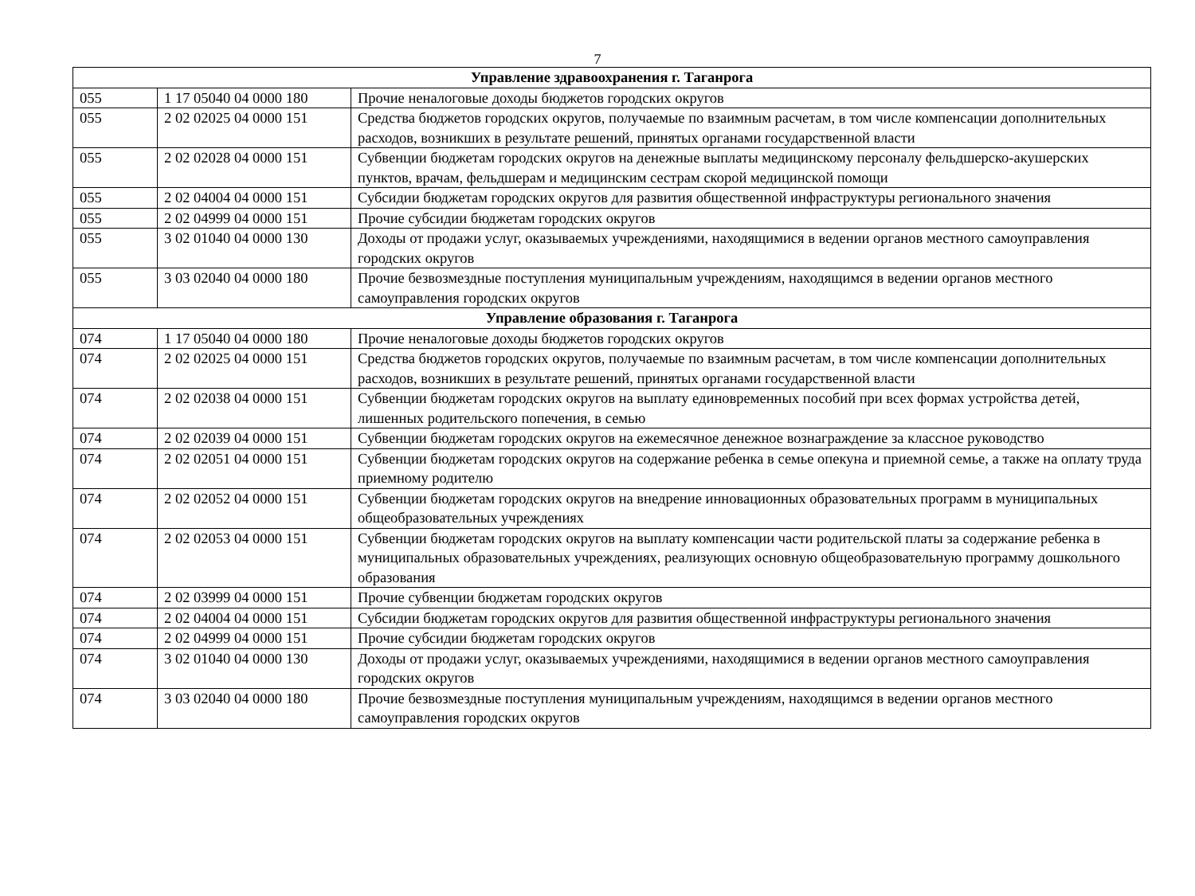7
| Управление здравоохранения г. Таганрога | | |
| --- | --- | --- |
| 055 | 1 17 05040 04 0000 180 | Прочие неналоговые доходы бюджетов городских округов |
| 055 | 2 02 02025 04 0000 151 | Средства бюджетов городских округов, получаемые по взаимным расчетам, в том числе компенсации дополнительных расходов, возникших в результате решений, принятых органами государственной власти |
| 055 | 2 02 02028 04 0000 151 | Субвенции бюджетам городских округов на денежные выплаты медицинскому персоналу фельдшерско-акушерских пунктов, врачам, фельдшерам и медицинским сестрам скорой медицинской помощи |
| 055 | 2 02 04004 04 0000 151 | Субсидии бюджетам городских округов для развития общественной инфраструктуры регионального значения |
| 055 | 2 02 04999 04 0000 151 | Прочие субсидии бюджетам городских округов |
| 055 | 3 02 01040 04 0000 130 | Доходы от продажи услуг, оказываемых учреждениями, находящимися в ведении органов местного самоуправления городских округов |
| 055 | 3 03 02040 04 0000 180 | Прочие безвозмездные поступления муниципальным учреждениям, находящимся в ведении органов местного самоуправления городских округов |
| Управление образования г. Таганрога | | |
| 074 | 1 17 05040 04 0000 180 | Прочие неналоговые доходы бюджетов городских округов |
| 074 | 2 02 02025 04 0000 151 | Средства бюджетов городских округов, получаемые по взаимным расчетам, в том числе компенсации дополнительных расходов, возникших в результате решений, принятых органами государственной власти |
| 074 | 2 02 02038 04 0000 151 | Субвенции бюджетам городских округов на выплату единовременных пособий при всех формах устройства детей, лишенных родительского попечения, в семью |
| 074 | 2 02 02039 04 0000 151 | Субвенции бюджетам городских округов на ежемесячное денежное вознаграждение за классное руководство |
| 074 | 2 02 02051 04 0000 151 | Субвенции бюджетам городских округов на содержание ребенка в семье опекуна и приемной семье, а также на оплату труда приемному родителю |
| 074 | 2 02 02052 04 0000 151 | Субвенции бюджетам городских округов на внедрение инновационных образовательных программ в муниципальных общеобразовательных учреждениях |
| 074 | 2 02 02053 04 0000 151 | Субвенции бюджетам городских округов на выплату компенсации части родительской платы за содержание ребенка в муниципальных образовательных учреждениях, реализующих основную общеобразовательную программу дошкольного образования |
| 074 | 2 02 03999 04 0000 151 | Прочие субвенции бюджетам городских округов |
| 074 | 2 02 04004 04 0000 151 | Субсидии бюджетам городских округов для развития общественной инфраструктуры регионального значения |
| 074 | 2 02 04999 04 0000 151 | Прочие субсидии бюджетам городских округов |
| 074 | 3 02 01040 04 0000 130 | Доходы от продажи услуг, оказываемых учреждениями, находящимися в ведении органов местного самоуправления городских округов |
| 074 | 3 03 02040 04 0000 180 | Прочие безвозмездные поступления муниципальным учреждениям, находящимся в ведении органов местного самоуправления городских округов |